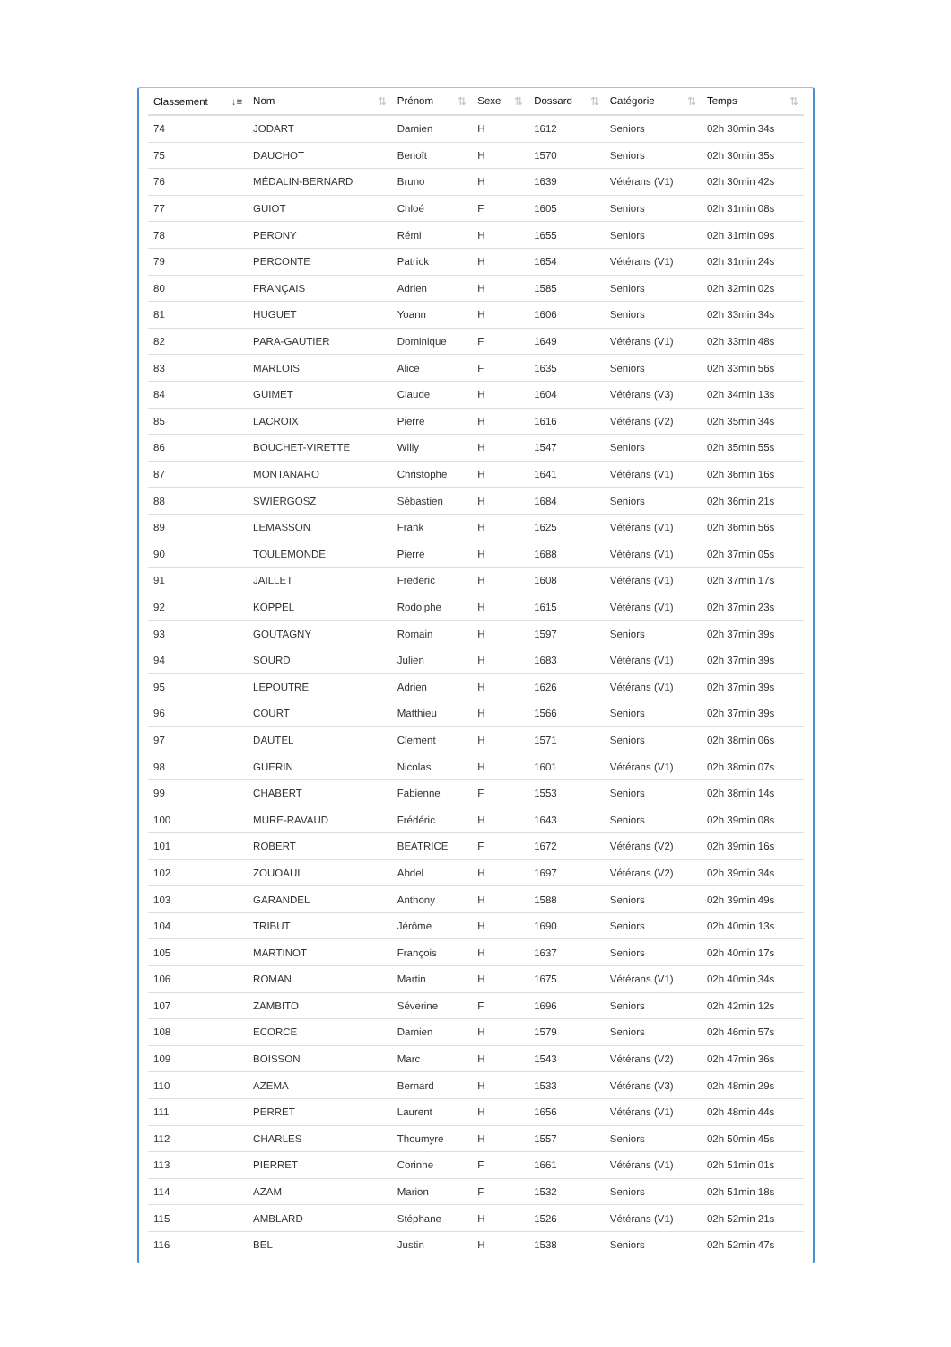| Classement ↓≡ | Nom ⇅ | Prénom ⇅ | Sexe ⇅ | Dossard ⇅ | Catégorie ⇅ | Temps ⇅ |
| --- | --- | --- | --- | --- | --- | --- |
| 74 | JODART | Damien | H | 1612 | Seniors | 02h 30min 34s |
| 75 | DAUCHOT | Benoît | H | 1570 | Seniors | 02h 30min 35s |
| 76 | MÉDALIN-BERNARD | Bruno | H | 1639 | Vétérans (V1) | 02h 30min 42s |
| 77 | GUIOT | Chloé | F | 1605 | Seniors | 02h 31min 08s |
| 78 | PERONY | Rémi | H | 1655 | Seniors | 02h 31min 09s |
| 79 | PERCONTE | Patrick | H | 1654 | Vétérans (V1) | 02h 31min 24s |
| 80 | FRANÇAIS | Adrien | H | 1585 | Seniors | 02h 32min 02s |
| 81 | HUGUET | Yoann | H | 1606 | Seniors | 02h 33min 34s |
| 82 | PARA-GAUTIER | Dominique | F | 1649 | Vétérans (V1) | 02h 33min 48s |
| 83 | MARLOIS | Alice | F | 1635 | Seniors | 02h 33min 56s |
| 84 | GUIMET | Claude | H | 1604 | Vétérans (V3) | 02h 34min 13s |
| 85 | LACROIX | Pierre | H | 1616 | Vétérans (V2) | 02h 35min 34s |
| 86 | BOUCHET-VIRETTE | Willy | H | 1547 | Seniors | 02h 35min 55s |
| 87 | MONTANARO | Christophe | H | 1641 | Vétérans (V1) | 02h 36min 16s |
| 88 | SWIERGOSZ | Sébastien | H | 1684 | Seniors | 02h 36min 21s |
| 89 | LEMASSON | Frank | H | 1625 | Vétérans (V1) | 02h 36min 56s |
| 90 | TOULEMONDE | Pierre | H | 1688 | Vétérans (V1) | 02h 37min 05s |
| 91 | JAILLET | Frederic | H | 1608 | Vétérans (V1) | 02h 37min 17s |
| 92 | KOPPEL | Rodolphe | H | 1615 | Vétérans (V1) | 02h 37min 23s |
| 93 | GOUTAGNY | Romain | H | 1597 | Seniors | 02h 37min 39s |
| 94 | SOURD | Julien | H | 1683 | Vétérans (V1) | 02h 37min 39s |
| 95 | LEPOUTRE | Adrien | H | 1626 | Vétérans (V1) | 02h 37min 39s |
| 96 | COURT | Matthieu | H | 1566 | Seniors | 02h 37min 39s |
| 97 | DAUTEL | Clement | H | 1571 | Seniors | 02h 38min 06s |
| 98 | GUERIN | Nicolas | H | 1601 | Vétérans (V1) | 02h 38min 07s |
| 99 | CHABERT | Fabienne | F | 1553 | Seniors | 02h 38min 14s |
| 100 | MURE-RAVAUD | Frédéric | H | 1643 | Seniors | 02h 39min 08s |
| 101 | ROBERT | BEATRICE | F | 1672 | Vétérans (V2) | 02h 39min 16s |
| 102 | ZOUOAUI | Abdel | H | 1697 | Vétérans (V2) | 02h 39min 34s |
| 103 | GARANDEL | Anthony | H | 1588 | Seniors | 02h 39min 49s |
| 104 | TRIBUT | Jérôme | H | 1690 | Seniors | 02h 40min 13s |
| 105 | MARTINOT | François | H | 1637 | Seniors | 02h 40min 17s |
| 106 | ROMAN | Martin | H | 1675 | Vétérans (V1) | 02h 40min 34s |
| 107 | ZAMBITO | Séverine | F | 1696 | Seniors | 02h 42min 12s |
| 108 | ECORCE | Damien | H | 1579 | Seniors | 02h 46min 57s |
| 109 | BOISSON | Marc | H | 1543 | Vétérans (V2) | 02h 47min 36s |
| 110 | AZEMA | Bernard | H | 1533 | Vétérans (V3) | 02h 48min 29s |
| 111 | PERRET | Laurent | H | 1656 | Vétérans (V1) | 02h 48min 44s |
| 112 | CHARLES | Thoumyre | H | 1557 | Seniors | 02h 50min 45s |
| 113 | PIERRET | Corinne | F | 1661 | Vétérans (V1) | 02h 51min 01s |
| 114 | AZAM | Marion | F | 1532 | Seniors | 02h 51min 18s |
| 115 | AMBLARD | Stéphane | H | 1526 | Vétérans (V1) | 02h 52min 21s |
| 116 | BEL | Justin | H | 1538 | Seniors | 02h 52min 47s |